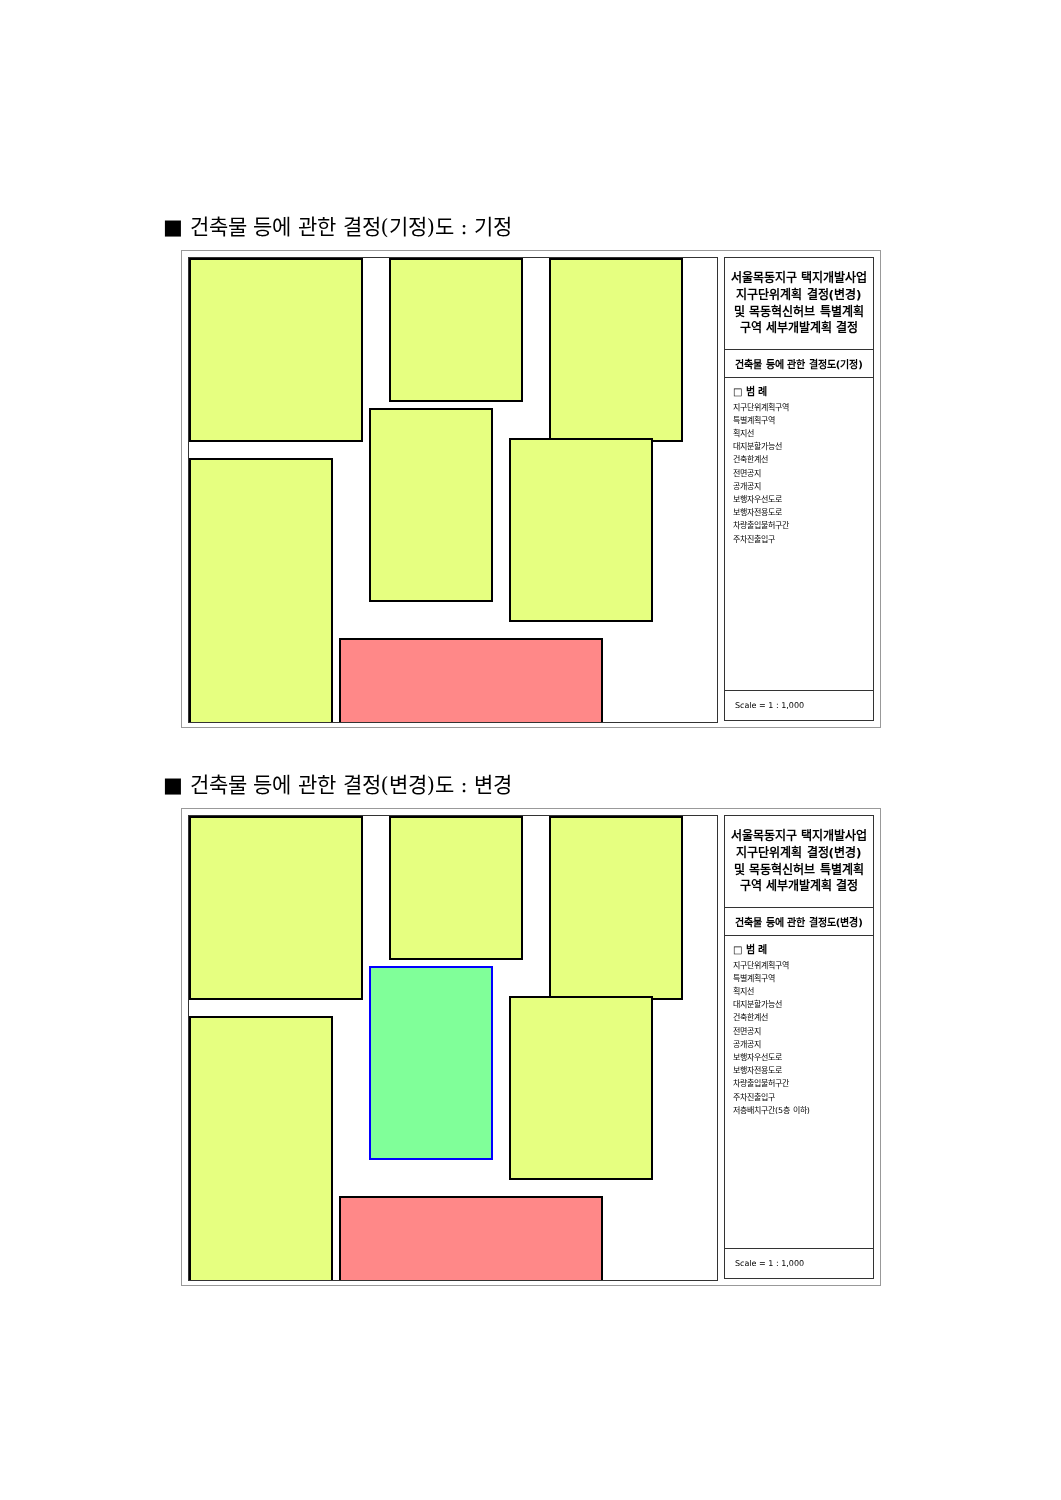■ 건축물 등에 관한 결정(기정)도 : 기정
서울목동지구 택지개발사업 지구단위계획 결정(변경) 및 목동혁신허브 특별계획구역 세부개발계획 결정
건축물 등에 관한 결정도(기정)
□ 범 례
지구단위계획구역
특별계획구역
획지선
대지분할가능선
건축한계선
전면공지
공개공지
보행자우선도로
보행자전용도로
차량출입불허구간
주차진출입구
Scale = 1 : 1,000
■ 건축물 등에 관한 결정(변경)도 : 변경
서울목동지구 택지개발사업 지구단위계획 결정(변경) 및 목동혁신허브 특별계획구역 세부개발계획 결정
건축물 등에 관한 결정도(변경)
□ 범 례
지구단위계획구역
특별계획구역
획지선
대지분할가능선
건축한계선
전면공지
공개공지
보행자우선도로
보행자전용도로
차량출입불허구간
주차진출입구
저층배치구간(5층 이하)
Scale = 1 : 1,000